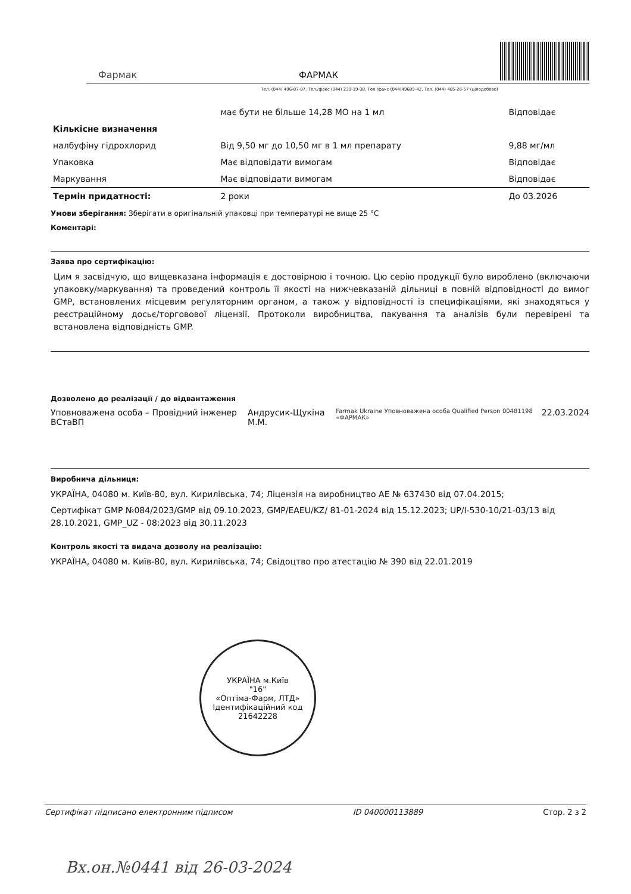Фармак ФАРМАК
Тел. (044) 496-87-87, Тел./факс (044) 239-19-38, Тел./факс (044)49689-42, Тел. (044) 485-26-57 (цілодобово)
| | має бути не більше 14,28 МО на 1 мл | Відповідає |
| Кількісне визначення | | |
| налбуфіну гідрохлорид | Від 9,50 мг до 10,50 мг в 1 мл препарату | 9,88 мг/мл |
| Упаковка | Має відповідати вимогам | Відповідає |
| Маркування | Має відповідати вимогам | Відповідає |
| Термін придатності: | 2 роки | До 03.2026 |
Умови зберігання: Зберігати в оригінальній упаковці при температурі не вище 25 °C
Коментарі:
Заява про сертифікацію:
Цим я засвідчую, що вищевказана інформація є достовірною і точною. Цю серію продукції було вироблено (включаючи упаковку/маркування) та проведений контроль її якості на нижчевказаній дільниці в повній відповідності до вимог GMP, встановлених місцевим регуляторним органом, а також у відповідності із специфікаціями, які знаходяться у реєстраційному досьє/торговової ліцензії. Протоколи виробництва, пакування та аналізів були перевірені та встановлена відповідність GMP.
Дозволено до реалізації / до відвантаження
Уповноважена особа – Провідний інженер ВСтаВП Андрусик-Щукіна М.М. Farmak Ukraine Уповноважена особа Qualified Person 00481198 «ФАРМАК» 22.03.2024
Виробнича дільниця:
УКРАЇНА, 04080 м. Київ-80, вул. Кирилівська, 74; Ліцензія на виробництво АЕ № 637430 від 07.04.2015;
Сертифікат GMP №084/2023/GMP від 09.10.2023, GMP/EAEU/KZ/ 81-01-2024 від 15.12.2023; UP/I-530-10/21-03/13 від 28.10.2021, GMP_UZ - 08:2023 від 30.11.2023
Контроль якості та видача дозволу на реалізацію:
УКРАЇНА, 04080 м. Київ-80, вул. Кирилівська, 74; Свідоцтво про атестацію № 390 від 22.01.2019
УКРАЇНА м.Київ
"16"
«Оптіма-Фарм, ЛТД»
Ідентифікаційний код
21642228
Сертифікат підписано електронним підписом ID 040000113889 Стор. 2 з 2
Вх.он.№0441 від 26-03-2024